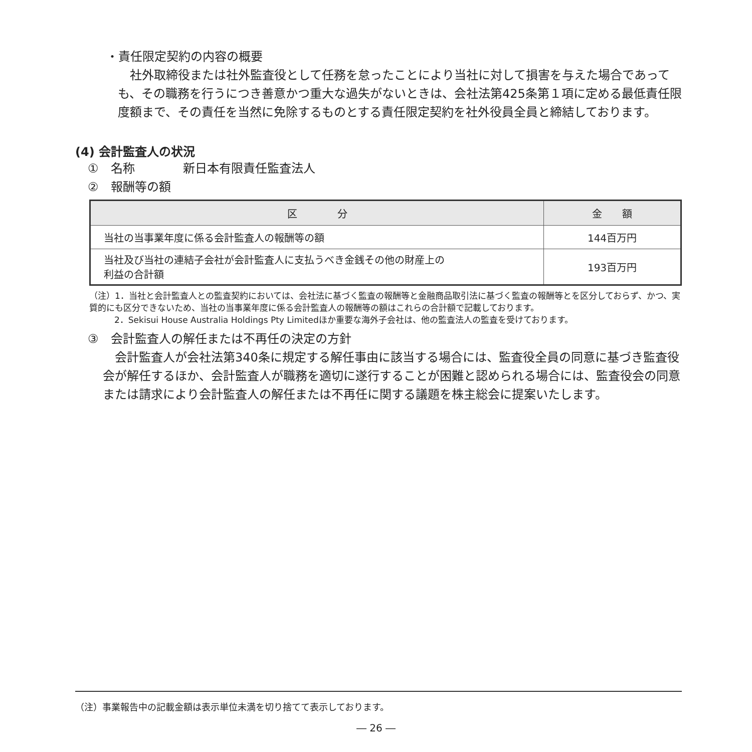・責任限定契約の内容の概要
　社外取締役または社外監査役として任務を怠ったことにより当社に対して損害を与えた場合であっても、その職務を行うにつき善意かつ重大な過失がないときは、会社法第425条第１項に定める最低責任限度額まで、その責任を当然に免除するものとする責任限定契約を社外役員全員と締結しております。
(4) 会計監査人の状況
①　名称　　　　新日本有限責任監査法人
②　報酬等の額
| 区 分 | 金 額 |
| --- | --- |
| 当社の当事業年度に係る会計監査人の報酬等の額 | 144百万円 |
| 当社及び当社の連結子会社が会計監査人に支払うべき金銭その他の財産上の 利益の合計額 | 193百万円 |
（注）1．当社と会計監査人との監査契約においては、会社法に基づく監査の報酬等と金融商品取引法に基づく監査の報酬等とを区分しておらず、かつ、実質的にも区分できないため、当社の当事業年度に係る会計監査人の報酬等の額はこれらの合計額で記載しております。
2．Sekisui House Australia Holdings Pty Limitedほか重要な海外子会社は、他の監査法人の監査を受けております。
③　会計監査人の解任または不再任の決定の方針
　会計監査人が会社法第340条に規定する解任事由に該当する場合には、監査役全員の同意に基づき監査役会が解任するほか、会計監査人が職務を適切に遂行することが困難と認められる場合には、監査役会の同意または請求により会計監査人の解任または不再任に関する議題を株主総会に提案いたします。
（注）事業報告中の記載金額は表示単位未満を切り捨てて表示しております。
― 26 ―